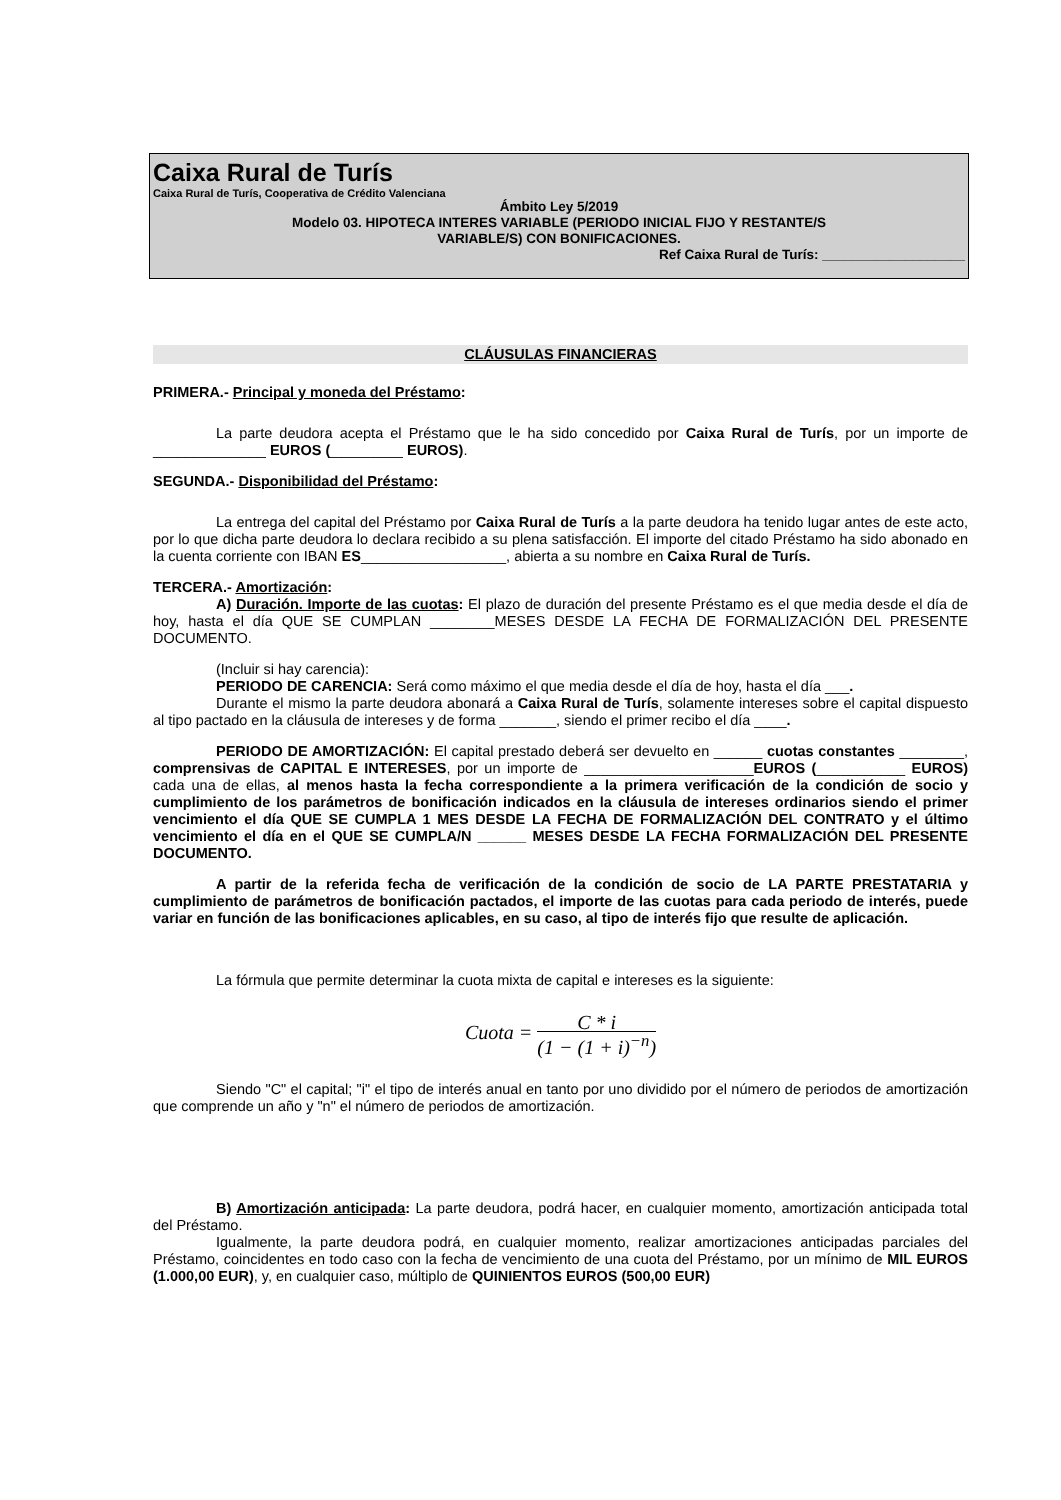Caixa Rural de Turís
Caixa Rural de Turís, Cooperativa de Crédito Valenciana
Ámbito Ley 5/2019
Modelo 03. HIPOTECA INTERES VARIABLE (PERIODO INICIAL FIJO Y RESTANTE/S
VARIABLE/S) CON BONIFICACIONES.
Ref Caixa Rural de Turís: ___________________
CLÁUSULAS FINANCIERAS
PRIMERA.- Principal y moneda del Préstamo:
La parte deudora acepta el Préstamo que le ha sido concedido por Caixa Rural de Turís, por un importe de ______________ EUROS (_________ EUROS).
SEGUNDA.- Disponibilidad del Préstamo:
La entrega del capital del Préstamo por Caixa Rural de Turís a la parte deudora ha tenido lugar antes de este acto, por lo que dicha parte deudora lo declara recibido a su plena satisfacción. El importe del citado Préstamo ha sido abonado en la cuenta corriente con IBAN ES__________________, abierta a su nombre en Caixa Rural de Turís.
TERCERA.- Amortización:
A) Duración. Importe de las cuotas: El plazo de duración del presente Préstamo es el que media desde el día de hoy, hasta el día QUE SE CUMPLAN ________MESES DESDE LA FECHA DE FORMALIZACIÓN DEL PRESENTE DOCUMENTO.
(Incluir si hay carencia):
PERIODO DE CARENCIA: Será como máximo el que media desde el día de hoy, hasta el día ___.
Durante el mismo la parte deudora abonará a Caixa Rural de Turís, solamente intereses sobre el capital dispuesto al tipo pactado en la cláusula de intereses y de forma _______, siendo el primer recibo el día ____.
PERIODO DE AMORTIZACIÓN: El capital prestado deberá ser devuelto en ______ cuotas constantes ________, comprensivas de CAPITAL E INTERESES, por un importe de _____________________EUROS (___________ EUROS) cada una de ellas, al menos hasta la fecha correspondiente a la primera verificación de la condición de socio y cumplimiento de los parámetros de bonificación indicados en la cláusula de intereses ordinarios siendo el primer vencimiento el día QUE SE CUMPLA 1 MES DESDE LA FECHA DE FORMALIZACIÓN DEL CONTRATO y el último vencimiento el día en el QUE SE CUMPLA/N ______ MESES DESDE LA FECHA FORMALIZACIÓN DEL PRESENTE DOCUMENTO.
A partir de la referida fecha de verificación de la condición de socio de LA PARTE PRESTATARIA y cumplimiento de parámetros de bonificación pactados, el importe de las cuotas para cada periodo de interés, puede variar en función de las bonificaciones aplicables, en su caso, al tipo de interés fijo que resulte de aplicación.
La fórmula que permite determinar la cuota mixta de capital e intereses es la siguiente:
Cuota = C * i (1 − (1 + i)<sup>−n</sup>)
Siendo "C" el capital; "i" el tipo de interés anual en tanto por uno dividido por el número de periodos de amortización que comprende un año y "n" el número de periodos de amortización.
B) Amortización anticipada: La parte deudora, podrá hacer, en cualquier momento, amortización anticipada total del Préstamo.
Igualmente, la parte deudora podrá, en cualquier momento, realizar amortizaciones anticipadas parciales del Préstamo, coincidentes en todo caso con la fecha de vencimiento de una cuota del Préstamo, por un mínimo de MIL EUROS (1.000,00 EUR), y, en cualquier caso, múltiplo de QUINIENTOS EUROS (500,00 EUR)